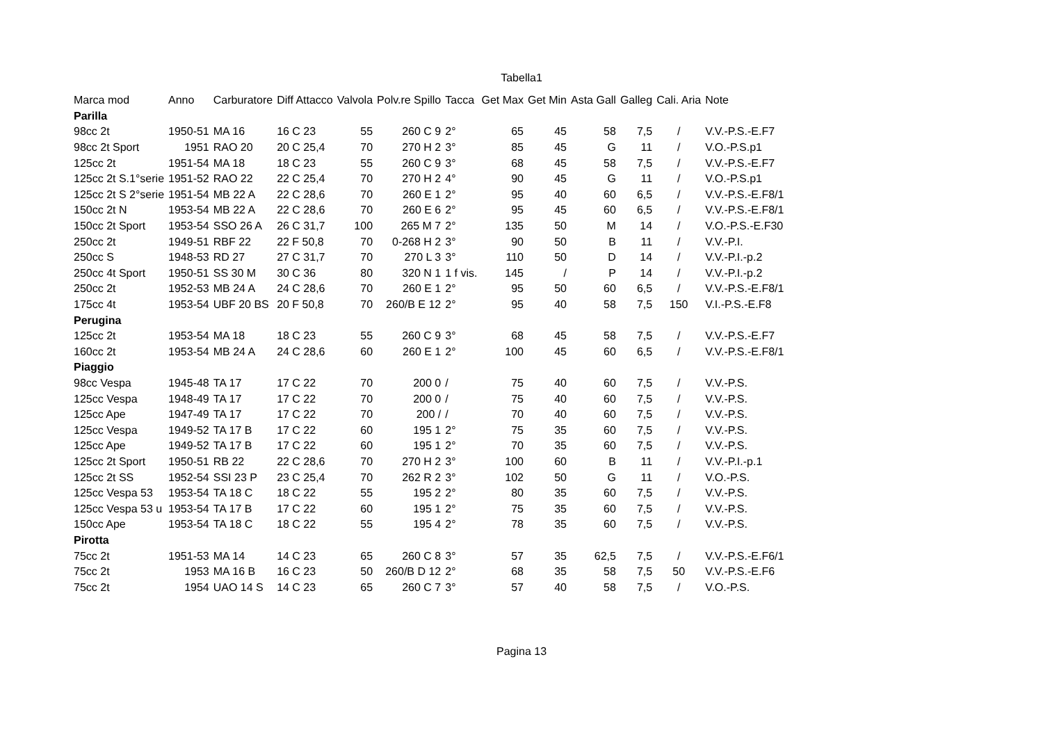Tabella1
| Marca mod | Anno | Carburatore | Diff Attacco | Valvola | Polv.re Spillo | Tacca | Get Max | Get Min | Asta Gall | Galleg | Cali. Aria | Note |
| --- | --- | --- | --- | --- | --- | --- | --- | --- | --- | --- | --- | --- |
| Parilla | | | | | | | | | | | | |
| 98cc 2t | 1950-51 | MA 16 | 16 C 23 | 55 | 260 C 9 | 2° | 65 | 45 | 58 | 7,5 | / | V.V.-P.S.-E.F7 |
| 98cc 2t Sport | 1951 | RAO 20 | 20 C 25,4 | 70 | 270 H 2 | 3° | 85 | 45 | G | 11 | / | V.O.-P.S.p1 |
| 125cc 2t | 1951-54 | MA 18 | 18 C 23 | 55 | 260 C 9 | 3° | 68 | 45 | 58 | 7,5 | / | V.V.-P.S.-E.F7 |
| 125cc 2t S.1°serie | 1951-52 | RAO 22 | 22 C 25,4 | 70 | 270 H 2 | 4° | 90 | 45 | G | 11 | / | V.O.-P.S.p1 |
| 125cc 2t S 2°serie | 1951-54 | MB 22 A | 22 C 28,6 | 70 | 260 E 1 | 2° | 95 | 40 | 60 | 6,5 | / | V.V.-P.S.-E.F8/1 |
| 150cc 2t N | 1953-54 | MB 22 A | 22 C 28,6 | 70 | 260 E 6 | 2° | 95 | 45 | 60 | 6,5 | / | V.V.-P.S.-E.F8/1 |
| 150cc 2t Sport | 1953-54 | SSO 26 A | 26 C 31,7 | 100 | 265 M 7 | 2° | 135 | 50 | M | 14 | / | V.O.-P.S.-E.F30 |
| 250cc 2t | 1949-51 | RBF 22 | 22 F 50,8 | 70 | 0-268 H 2 | 3° | 90 | 50 | B | 11 | / | V.V.-P.I. |
| 250cc S | 1948-53 | RD 27 | 27 C 31,7 | 70 | 270 L 3 | 3° | 110 | 50 | D | 14 | / | V.V.-P.I.-p.2 |
| 250cc 4t Sport | 1950-51 | SS 30 M | 30 C 36 | 80 | 320 N 1 | 1 f vis. | 145 | / | P | 14 | / | V.V.-P.I.-p.2 |
| 250cc 2t | 1952-53 | MB 24 A | 24 C 28,6 | 70 | 260 E 1 | 2° | 95 | 50 | 60 | 6,5 | / | V.V.-P.S.-E.F8/1 |
| 175cc 4t | 1953-54 | UBF 20 BS | 20 F 50,8 | 70 | 260/B E 12 | 2° | 95 | 40 | 58 | 7,5 | 150 | V.I.-P.S.-E.F8 |
| Perugina | | | | | | | | | | | | |
| 125cc 2t | 1953-54 | MA 18 | 18 C 23 | 55 | 260 C 9 | 3° | 68 | 45 | 58 | 7,5 | / | V.V.-P.S.-E.F7 |
| 160cc 2t | 1953-54 | MB 24 A | 24 C 28,6 | 60 | 260 E 1 | 2° | 100 | 45 | 60 | 6,5 | / | V.V.-P.S.-E.F8/1 |
| Piaggio | | | | | | | | | | | | |
| 98cc Vespa | 1945-48 | TA 17 | 17 C 22 | 70 | 200 0 | / | 75 | 40 | 60 | 7,5 | / | V.V.-P.S. |
| 125cc Vespa | 1948-49 | TA 17 | 17 C 22 | 70 | 200 0 | / | 75 | 40 | 60 | 7,5 | / | V.V.-P.S. |
| 125cc Ape | 1947-49 | TA 17 | 17 C 22 | 70 | 200 / | / | 70 | 40 | 60 | 7,5 | / | V.V.-P.S. |
| 125cc Vespa | 1949-52 | TA 17 B | 17 C 22 | 60 | 195 1 | 2° | 75 | 35 | 60 | 7,5 | / | V.V.-P.S. |
| 125cc Ape | 1949-52 | TA 17 B | 17 C 22 | 60 | 195 1 | 2° | 70 | 35 | 60 | 7,5 | / | V.V.-P.S. |
| 125cc 2t Sport | 1950-51 | RB 22 | 22 C 28,6 | 70 | 270 H 2 | 3° | 100 | 60 | B | 11 | / | V.V.-P.I.-p.1 |
| 125cc 2t SS | 1952-54 | SSI 23 P | 23 C 25,4 | 70 | 262 R 2 | 3° | 102 | 50 | G | 11 | / | V.O.-P.S. |
| 125cc Vespa 53 | 1953-54 | TA 18 C | 18 C 22 | 55 | 195 2 | 2° | 80 | 35 | 60 | 7,5 | / | V.V.-P.S. |
| 125cc Vespa 53 u | 1953-54 | TA 17 B | 17 C 22 | 60 | 195 1 | 2° | 75 | 35 | 60 | 7,5 | / | V.V.-P.S. |
| 150cc Ape | 1953-54 | TA 18 C | 18 C 22 | 55 | 195 4 | 2° | 78 | 35 | 60 | 7,5 | / | V.V.-P.S. |
| Pirotta | | | | | | | | | | | | |
| 75cc 2t | 1951-53 | MA 14 | 14 C 23 | 65 | 260 C 8 | 3° | 57 | 35 | 62,5 | 7,5 | / | V.V.-P.S.-E.F6/1 |
| 75cc 2t | 1953 | MA 16 B | 16 C 23 | 50 | 260/B D 12 | 2° | 68 | 35 | 58 | 7,5 | 50 | V.V.-P.S.-E.F6 |
| 75cc 2t | 1954 | UAO 14 S | 14 C 23 | 65 | 260 C 7 | 3° | 57 | 40 | 58 | 7,5 | / | V.O.-P.S. |
Pagina 13